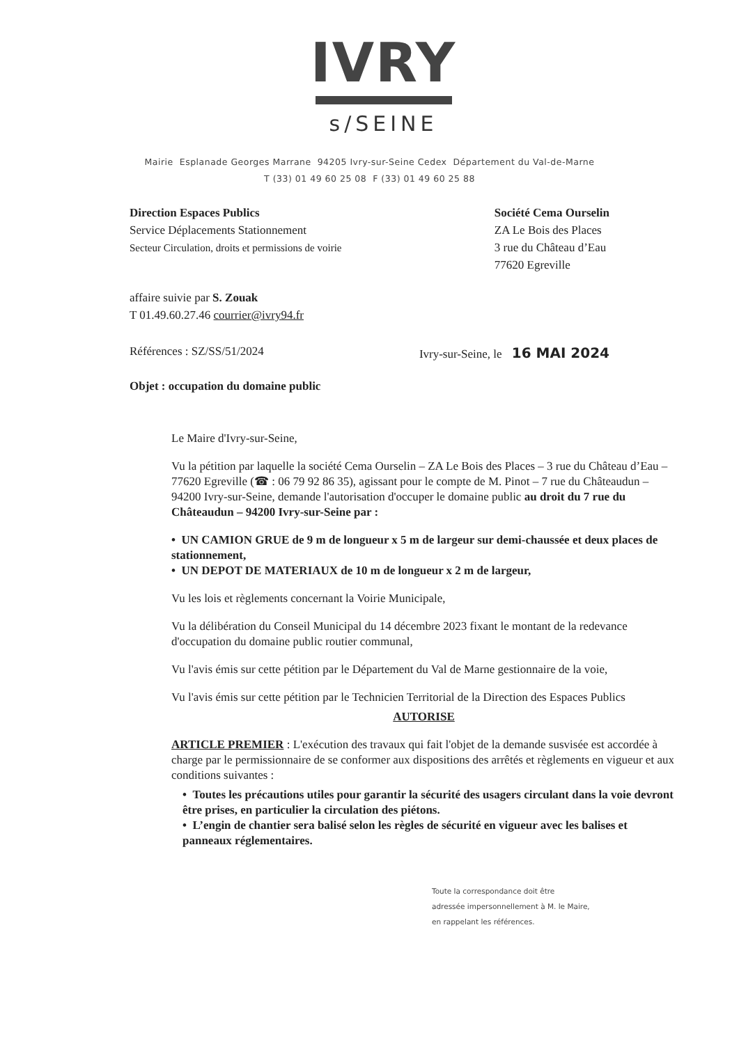IVRY
s/SEINE
Mairie Esplanade Georges Marrane 94205 Ivry-sur-Seine Cedex Département du Val-de-Marne
T (33) 01 49 60 25 08 F (33) 01 49 60 25 88
Direction Espaces Publics
Service Déplacements Stationnement
Secteur Circulation, droits et permissions de voirie
Société Cema Ourselin
ZA Le Bois des Places
3 rue du Château d’Eau
77620 Egreville
affaire suivie par S. Zouak
T 01.49.60.27.46 courrier@ivry94.fr
Références : SZ/SS/51/2024 Ivry-sur-Seine, le 16 MAI 2024
Objet : occupation du domaine public
Le Maire d'Ivry-sur-Seine,
Vu la pétition par laquelle la société Cema Ourselin – ZA Le Bois des Places – 3 rue du Château d’Eau – 77620 Egreville (☎ : 06 79 92 86 35), agissant pour le compte de M. Pinot – 7 rue du Châteaudun – 94200 Ivry-sur-Seine, demande l'autorisation d'occuper le domaine public au droit du 7 rue du Châteaudun – 94200 Ivry-sur-Seine par :
• UN CAMION GRUE de 9 m de longueur x 5 m de largeur sur demi-chaussée et deux places de stationnement,
• UN DEPOT DE MATERIAUX de 10 m de longueur x 2 m de largeur,
Vu les lois et règlements concernant la Voirie Municipale,
Vu la délibération du Conseil Municipal du 14 décembre 2023 fixant le montant de la redevance d'occupation du domaine public routier communal,
Vu l'avis émis sur cette pétition par le Département du Val de Marne gestionnaire de la voie,
Vu l'avis émis sur cette pétition par le Technicien Territorial de la Direction des Espaces Publics
AUTORISE
ARTICLE PREMIER : L'exécution des travaux qui fait l'objet de la demande susvisée est accordée à charge par le permissionnaire de se conformer aux dispositions des arrêtés et règlements en vigueur et aux conditions suivantes :
• Toutes les précautions utiles pour garantir la sécurité des usagers circulant dans la voie devront être prises, en particulier la circulation des piétons.
• L’engin de chantier sera balisé selon les règles de sécurité en vigueur avec les balises et panneaux réglementaires.
Toute la correspondance doit être
adressée impersonnellement à M. le Maire,
en rappelant les références.